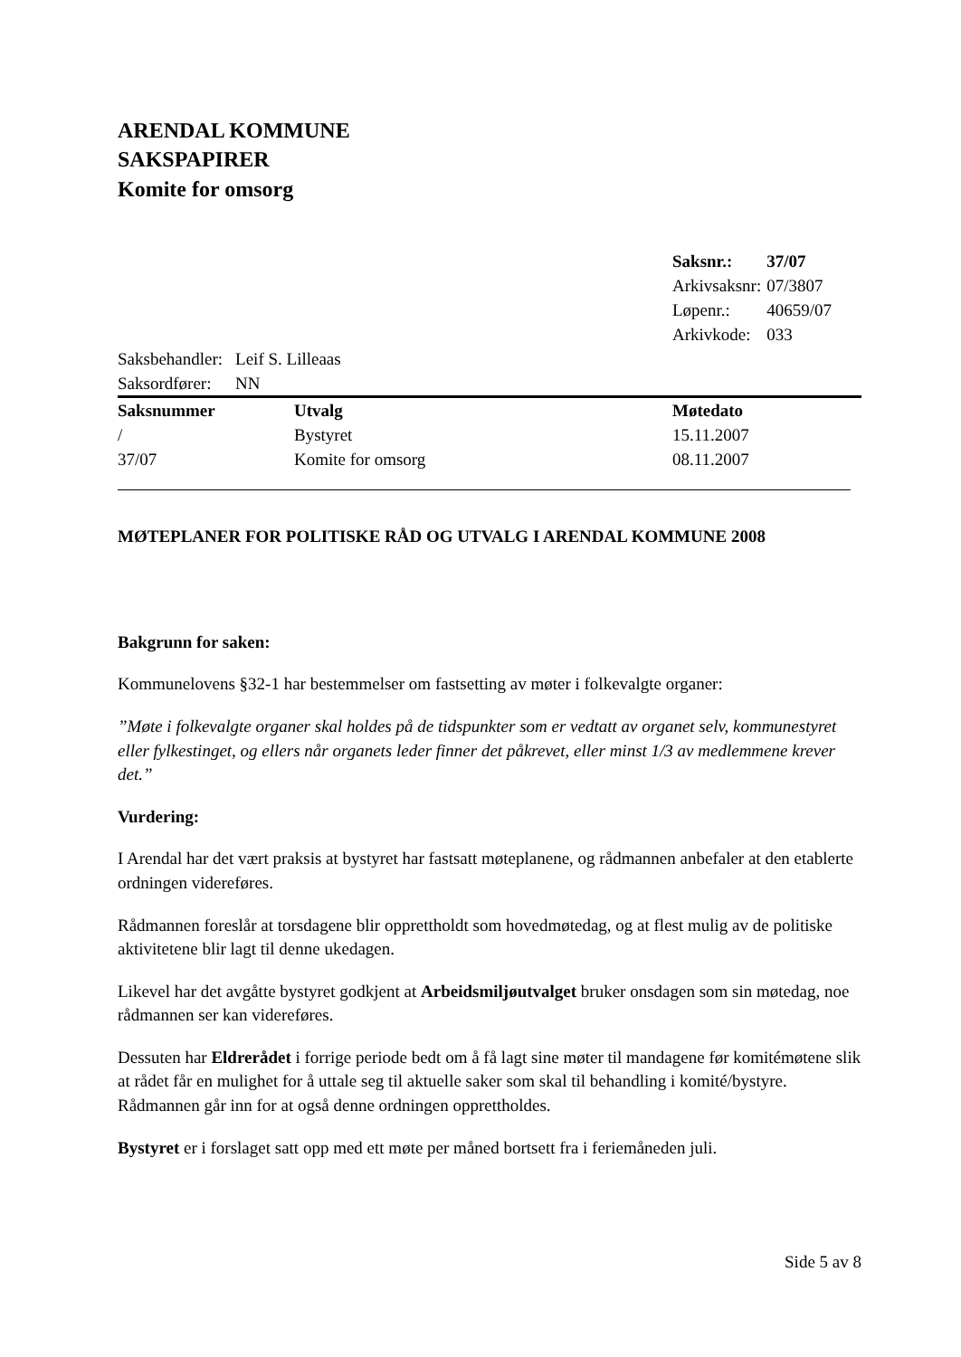ARENDAL KOMMUNE
SAKSPAPIRER
Komite for omsorg
| Saksnr.: | 37/07 |
| Arkivsaksnr: | 07/3807 |
| Løpenr.: | 40659/07 |
| Arkivkode: | 033 |
| Saksbehandler: | Leif S. Lilleaas |
| Saksordfører: | NN |
| Saksnummer | Utvalg | Møtedato |
| --- | --- | --- |
| / | Bystyret | 15.11.2007 |
| 37/07 | Komite for omsorg | 08.11.2007 |
MØTEPLANER FOR POLITISKE RÅD OG UTVALG I ARENDAL KOMMUNE 2008
Bakgrunn for saken:
Kommunelovens §32-1 har bestemmelser om fastsetting av møter i folkevalgte organer:
”Møte i folkevalgte organer skal holdes på de tidspunkter som er vedtatt av organet selv, kommunestyret eller fylkestinget, og ellers når organets leder finner det påkrevet, eller minst 1/3 av medlemmene krever det.”
Vurdering:
I Arendal har det vært praksis at bystyret har fastsatt møteplanene, og rådmannen anbefaler at den etablerte ordningen videreføres.
Rådmannen foreslår at torsdagene blir opprettholdt som hovedmøtedag, og at flest mulig av de politiske aktivitetene blir lagt til denne ukedagen.
Likevel har det avgåtte bystyret godkjent at Arbeidsmiljøutvalget bruker onsdagen som sin møtedag, noe rådmannen ser kan videreføres.
Dessuten har Eldrerådet i forrige periode bedt om å få lagt sine møter til mandagene før komitémøtene slik at rådet får en mulighet for å uttale seg til aktuelle saker som skal til behandling i komité/bystyre. Rådmannen går inn for at også denne ordningen opprettholdes.
Bystyret er i forslaget satt opp med ett møte per måned bortsett fra i feriemåneden juli.
Side 5 av 8